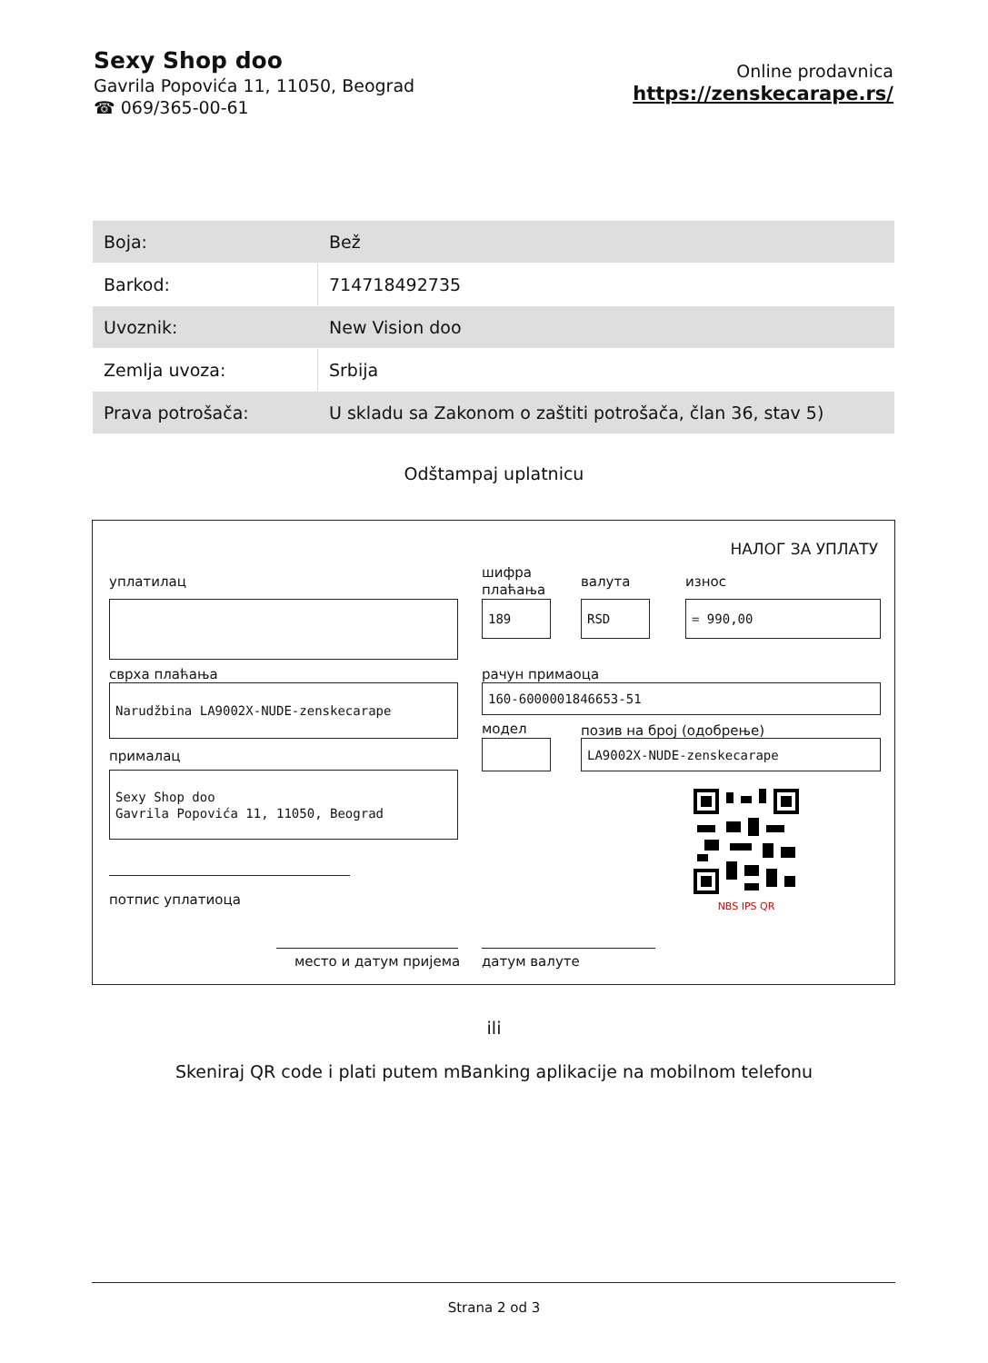Sexy Shop doo
Gavrila Popovića 11, 11050, Beograd
☎ 069/365-00-61
Online prodavnica
https://zenskecarape.rs/
| Boja: | Bež |
| Barkod: | 714718492735 |
| Uvoznik: | New Vision doo |
| Zemlja uvoza: | Srbija |
| Prava potrošača: | U skladu sa Zakonom o zaštiti potrošača, član 36, stav 5) |
Odštampaj uplatnicu
НАЛОГ ЗА УПЛАТУ
уплатилац
сврха плаћања
Narudžbina LA9002X-NUDE-zenskecarape
прималац
Sexy Shop doo
Gavrila Popovića 11, 11050, Beograd
потпис уплатиоца
место и датум пријема
шифра
плаћања
валута износ
189 RSD = 990,00
рачун примаоца
160-6000001846653-51
модел позив на број (одобрење)
LA9002X-NUDE-zenskecarape
NBS IPS QR
датум валуте
ili
Skeniraj QR code i plati putem mBanking aplikacije na mobilnom telefonu
Strana 2 od 3